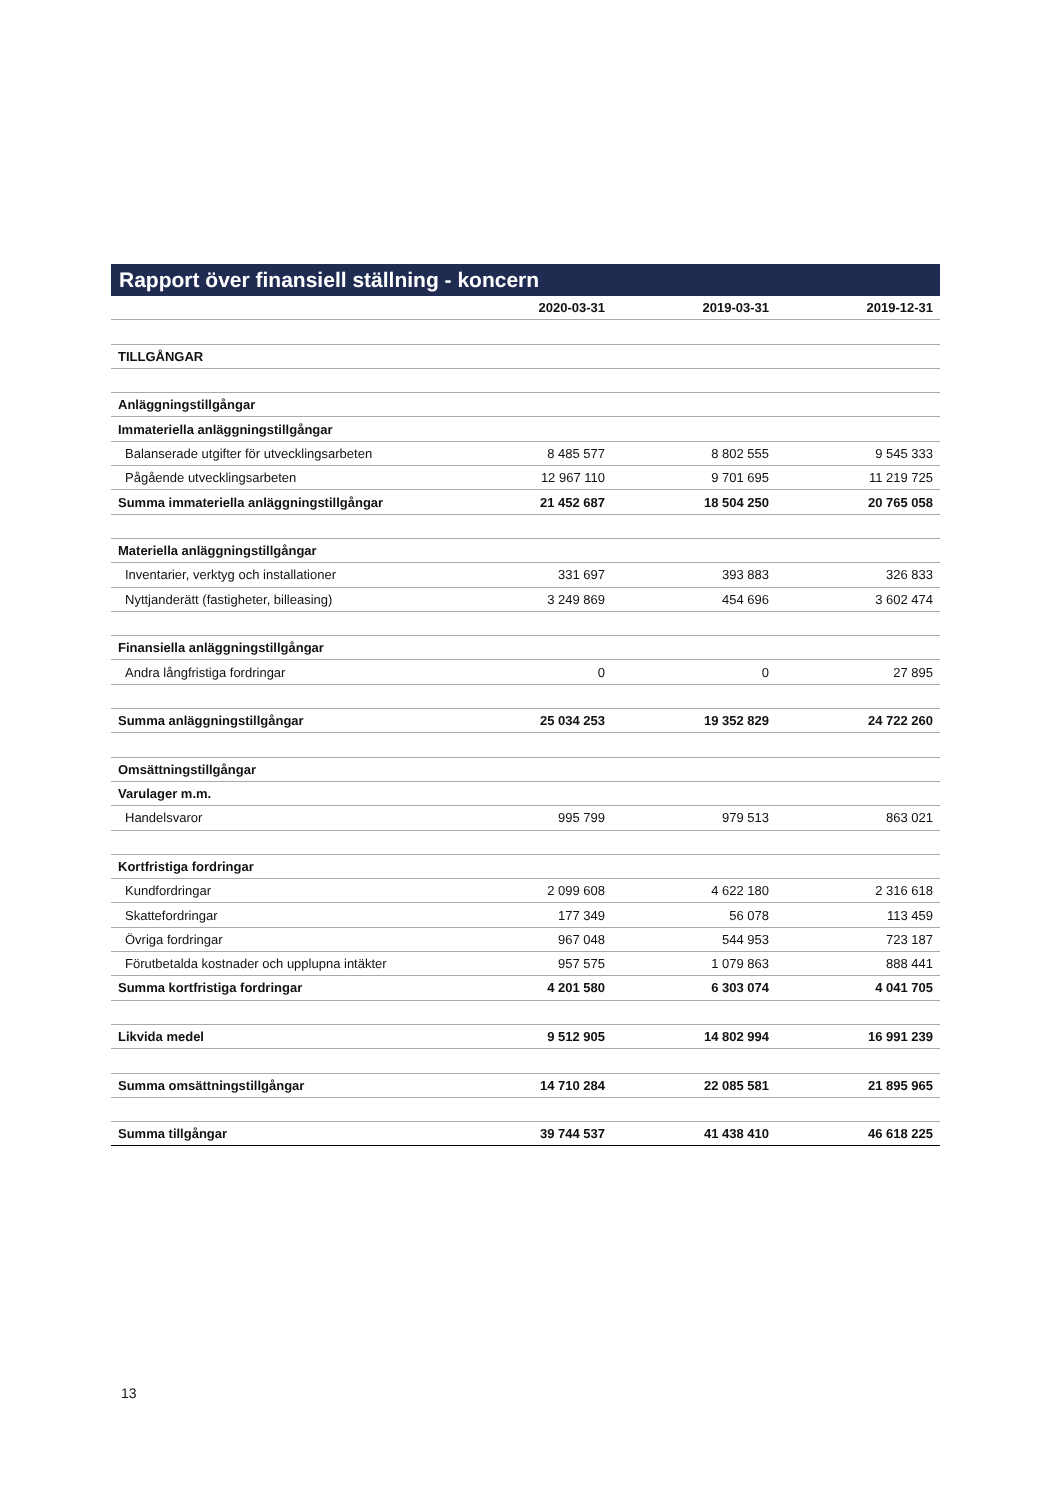Rapport över finansiell ställning - koncern
| | 2020-03-31 | 2019-03-31 | 2019-12-31 |
| --- | --- | --- | --- |
| TILLGÅNGAR | | | |
| Anläggningstillgångar | | | |
| Immateriella anläggningstillgångar | | | |
| Balanserade utgifter för utvecklingsarbeten | 8 485 577 | 8 802 555 | 9 545 333 |
| Pågående utvecklingsarbeten | 12 967 110 | 9 701 695 | 11 219 725 |
| Summa immateriella anläggningstillgångar | 21 452 687 | 18 504 250 | 20 765 058 |
| Materiella anläggningstillgångar | | | |
| Inventarier, verktyg och installationer | 331 697 | 393 883 | 326 833 |
| Nyttjanderätt (fastigheter, billeasing) | 3 249 869 | 454 696 | 3 602 474 |
| Finansiella anläggningstillgångar | | | |
| Andra långfristiga fordringar | 0 | 0 | 27 895 |
| Summa anläggningstillgångar | 25 034 253 | 19 352 829 | 24 722 260 |
| Omsättningstillgångar | | | |
| Varulager m.m. | | | |
| Handelsvaror | 995 799 | 979 513 | 863 021 |
| Kortfristiga fordringar | | | |
| Kundfordringar | 2 099 608 | 4 622 180 | 2 316 618 |
| Skattefordringar | 177 349 | 56 078 | 113 459 |
| Övriga fordringar | 967 048 | 544 953 | 723 187 |
| Förutbetalda kostnader och upplupna intäkter | 957 575 | 1 079 863 | 888 441 |
| Summa kortfristiga fordringar | 4 201 580 | 6 303 074 | 4 041 705 |
| Likvida medel | 9 512 905 | 14 802 994 | 16 991 239 |
| Summa omsättningstillgångar | 14 710 284 | 22 085 581 | 21 895 965 |
| Summa tillgångar | 39 744 537 | 41 438 410 | 46 618 225 |
13